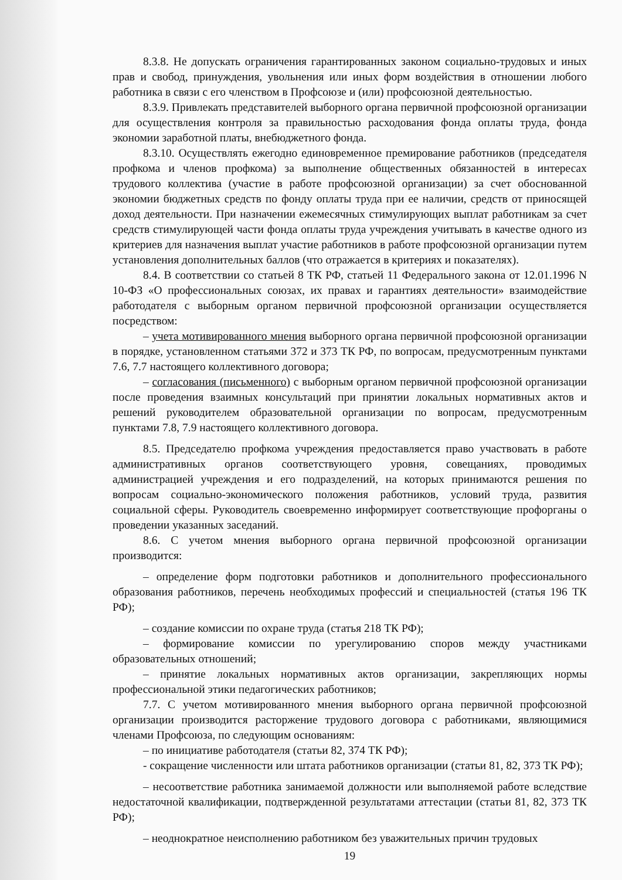8.3.8. Не допускать ограничения гарантированных законом социально-трудовых и иных прав и свобод, принуждения, увольнения или иных форм воздействия в отношении любого работника в связи с его членством в Профсоюзе и (или) профсоюзной деятельностью.
8.3.9. Привлекать представителей выборного органа первичной профсоюзной организации для осуществления контроля за правильностью расходования фонда оплаты труда, фонда экономии заработной платы, внебюджетного фонда.
8.3.10. Осуществлять ежегодно единовременное премирование работников (председателя профкома и членов профкома) за выполнение общественных обязанностей в интересах трудового коллектива (участие в работе профсоюзной организации) за счет обоснованной экономии бюджетных средств по фонду оплаты труда при ее наличии, средств от приносящей доход деятельности. При назначении ежемесячных стимулирующих выплат работникам за счет средств стимулирующей части фонда оплаты труда учреждения учитывать в качестве одного из критериев для назначения выплат участие работников в работе профсоюзной организации путем установления дополнительных баллов (что отражается в критериях и показателях).
8.4. В соответствии со статьей 8 ТК РФ, статьей 11 Федерального закона от 12.01.1996 N 10-ФЗ «О профессиональных союзах, их правах и гарантиях деятельности» взаимодействие работодателя с выборным органом первичной профсоюзной организации осуществляется посредством:
– учета мотивированного мнения выборного органа первичной профсоюзной организации в порядке, установленном статьями 372 и 373 ТК РФ, по вопросам, предусмотренным пунктами 7.6, 7.7 настоящего коллективного договора;
– согласования (письменного) с выборным органом первичной профсоюзной организации после проведения взаимных консультаций при принятии локальных нормативных актов и решений руководителем образовательной организации по вопросам, предусмотренным пунктами 7.8, 7.9 настоящего коллективного договора.
8.5. Председателю профкома учреждения предоставляется право участвовать в работе административных органов соответствующего уровня, совещаниях, проводимых администрацией учреждения и его подразделений, на которых принимаются решения по вопросам социально-экономического положения работников, условий труда, развития социальной сферы. Руководитель своевременно информирует соответствующие профорганы о проведении указанных заседаний.
8.6. С учетом мнения выборного органа первичной профсоюзной организации производится:
– определение форм подготовки работников и дополнительного профессионального образования работников, перечень необходимых профессий и специальностей (статья 196 ТК РФ);
– создание комиссии по охране труда (статья 218 ТК РФ);
– формирование комиссии по урегулированию споров между участниками образовательных отношений;
– принятие локальных нормативных актов организации, закрепляющих нормы профессиональной этики педагогических работников;
7.7. С учетом мотивированного мнения выборного органа первичной профсоюзной организации производится расторжение трудового договора с работниками, являющимися членами Профсоюза, по следующим основаниям:
– по инициативе работодателя (статьи 82, 374 ТК РФ);
- сокращение численности или штата работников организации (статьи 81, 82, 373 ТК РФ);
– несоответствие работника занимаемой должности или выполняемой работе вследствие недостаточной квалификации, подтвержденной результатами аттестации (статьи 81, 82, 373 ТК РФ);
– неоднократное неисполнению работником без уважительных причин трудовых
19